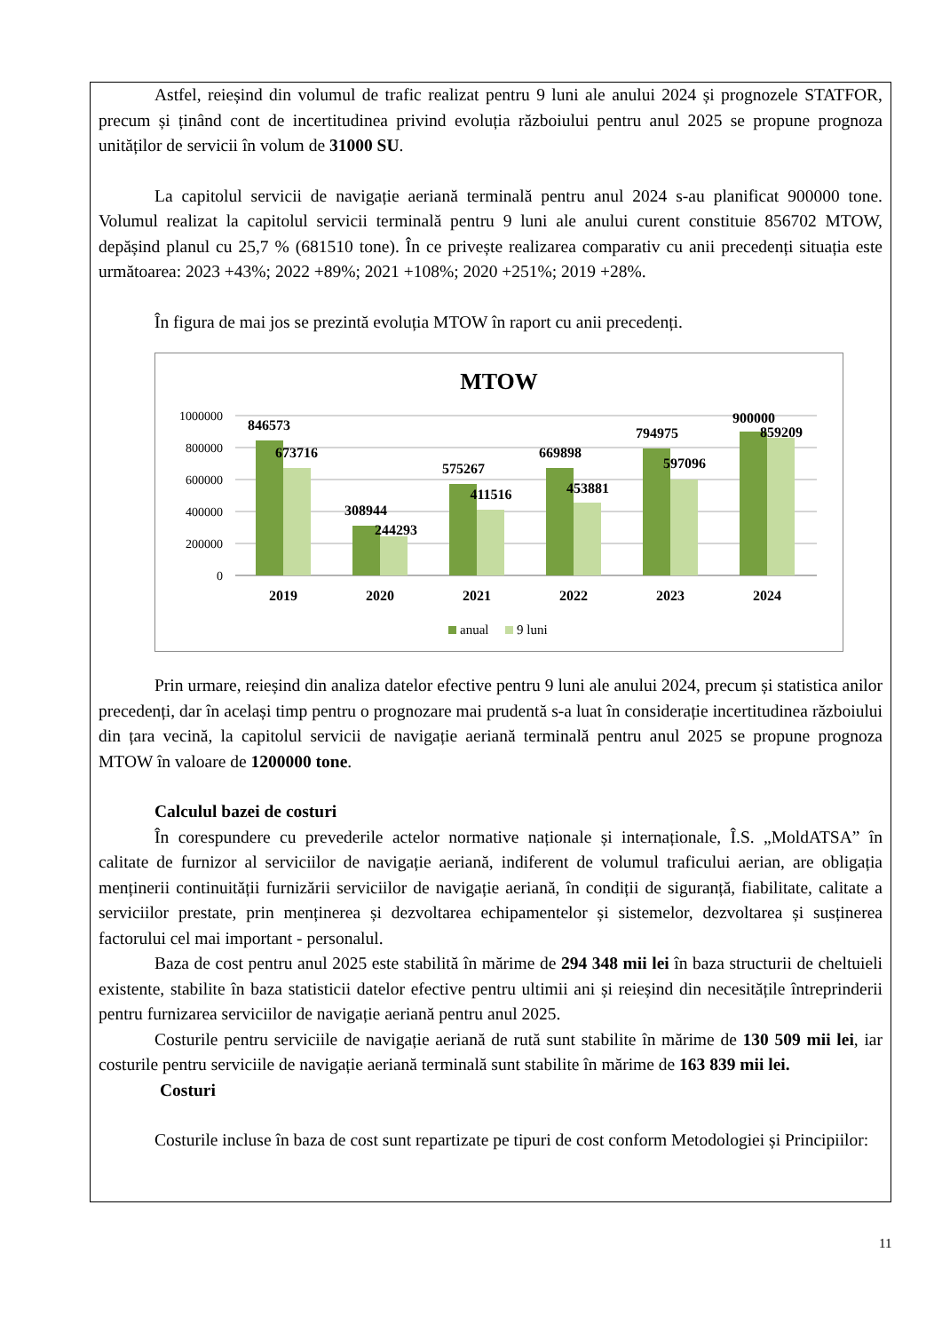Astfel, reieșind din volumul de trafic realizat pentru 9 luni ale anului 2024 și prognozele STATFOR, precum și ținând cont de incertitudinea privind evoluția războiului pentru anul 2025 se propune prognoza unităților de servicii în volum de 31000 SU.
La capitolul servicii de navigație aeriană terminală pentru anul 2024 s-au planificat 900000 tone. Volumul realizat la capitolul servicii terminală pentru 9 luni ale anului curent constituie 856702 MTOW, depășind planul cu 25,7 % (681510 tone). În ce privește realizarea comparativ cu anii precedenți situația este următoarea: 2023 +43%; 2022 +89%; 2021 +108%; 2020 +251%; 2019 +28%.
În figura de mai jos se prezintă evoluția MTOW în raport cu anii precedenți.
MTOW
1000000
800000
600000
400000
200000
0
846573
673716
308944
244293
575267
411516
669898
453881
794975
597096
900000
859209
2019
2020
2021
2022
2023
2024
anual
9 luni
Prin urmare, reieșind din analiza datelor efective pentru 9 luni ale anului 2024, precum și statistica anilor precedenți, dar în același timp pentru o prognozare mai prudentă s-a luat în considerație incertitudinea războiului din țara vecină, la capitolul servicii de navigație aeriană terminală pentru anul 2025 se propune prognoza MTOW în valoare de 1200000 tone.
Calculul bazei de costuri
În corespundere cu prevederile actelor normative naționale și internaționale, Î.S. „MoldATSA” în calitate de furnizor al serviciilor de navigație aeriană, indiferent de volumul traficului aerian, are obligația menținerii continuității furnizării serviciilor de navigație aeriană, în condiții de siguranță, fiabilitate, calitate a serviciilor prestate, prin menținerea și dezvoltarea echipamentelor și sistemelor, dezvoltarea și susținerea factorului cel mai important - personalul.
Baza de cost pentru anul 2025 este stabilită în mărime de 294 348 mii lei în baza structurii de cheltuieli existente, stabilite în baza statisticii datelor efective pentru ultimii ani și reieșind din necesitățile întreprinderii pentru furnizarea serviciilor de navigație aeriană pentru anul 2025.
Costurile pentru serviciile de navigație aeriană de rută sunt stabilite în mărime de 130 509 mii lei, iar costurile pentru serviciile de navigație aeriană terminală sunt stabilite în mărime de 163 839 mii lei.
Costuri
Costurile incluse în baza de cost sunt repartizate pe tipuri de cost conform Metodologiei și Principiilor:
11